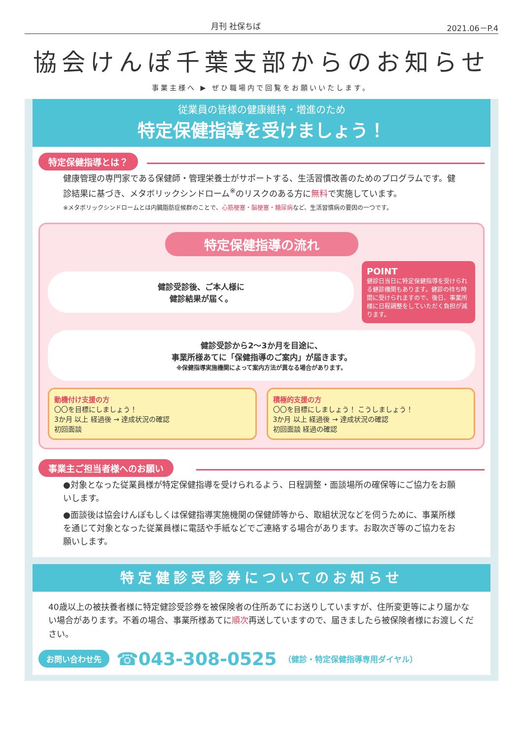月刊 社保ちば 2021.06－P.4
協会けんぽ千葉支部からのお知らせ
事業主様へ ▶ ぜひ職場内で回覧をお願いいたします。
従業員の皆様の健康維持・増進のため
特定保健指導を受けましょう！
特定保健指導とは？
健康管理の専門家である保健師・管理栄養士がサポートする、生活習慣改善のためのプログラムです。健診結果に基づき、メタボリックシンドローム<sup>※</sup>のリスクのある方に無料で実施しています。
※メタボリックシンドロームとは内臓脂肪症候群のことで、心筋梗塞・脳梗塞・糖尿病など、生活習慣病の要因の一つです。
特定保健指導の流れ
健診受診後、ご本人様に
健診結果が届く。
POINT
健診日当日に特定保健指導を受けられる健診機関もあります。健診の待ち時間に受けられますので、後日、事業所様に日程調整をしていただく負担が減ります。
健診受診から2～3か月を目途に、
事業所様あてに「保健指導のご案内」が届きます。
※保健指導実施機関によって案内方法が異なる場合があります。
動機付け支援の方
〇〇を目標にしましょう！
3か月 以上 経過後 → 達成状況の確認
初回面談
積極的支援の方
〇〇を目標にしましょう！ こうしましょう！
3か月 以上 経過後 → 達成状況の確認
初回面談 経過の確認
事業主ご担当者様へのお願い
●対象となった従業員様が特定保健指導を受けられるよう、日程調整・面談場所の確保等にご協力をお願いします。
●面談後は協会けんぽもしくは保健指導実施機関の保健師等から、取組状況などを伺うために、事業所様を通じて対象となった従業員様に電話や手紙などでご連絡する場合があります。お取次ぎ等のご協力をお願いします。
特定健診受診券についてのお知らせ
40歳以上の被扶養者様に特定健診受診券を被保険者の住所あてにお送りしていますが、住所変更等により届かない場合があります。不着の場合、事業所様あてに順次再送していますので、届きましたら被保険者様にお渡しください。
お問い合わせ先 ☎043-308-0525 （健診・特定保健指導専用ダイヤル）